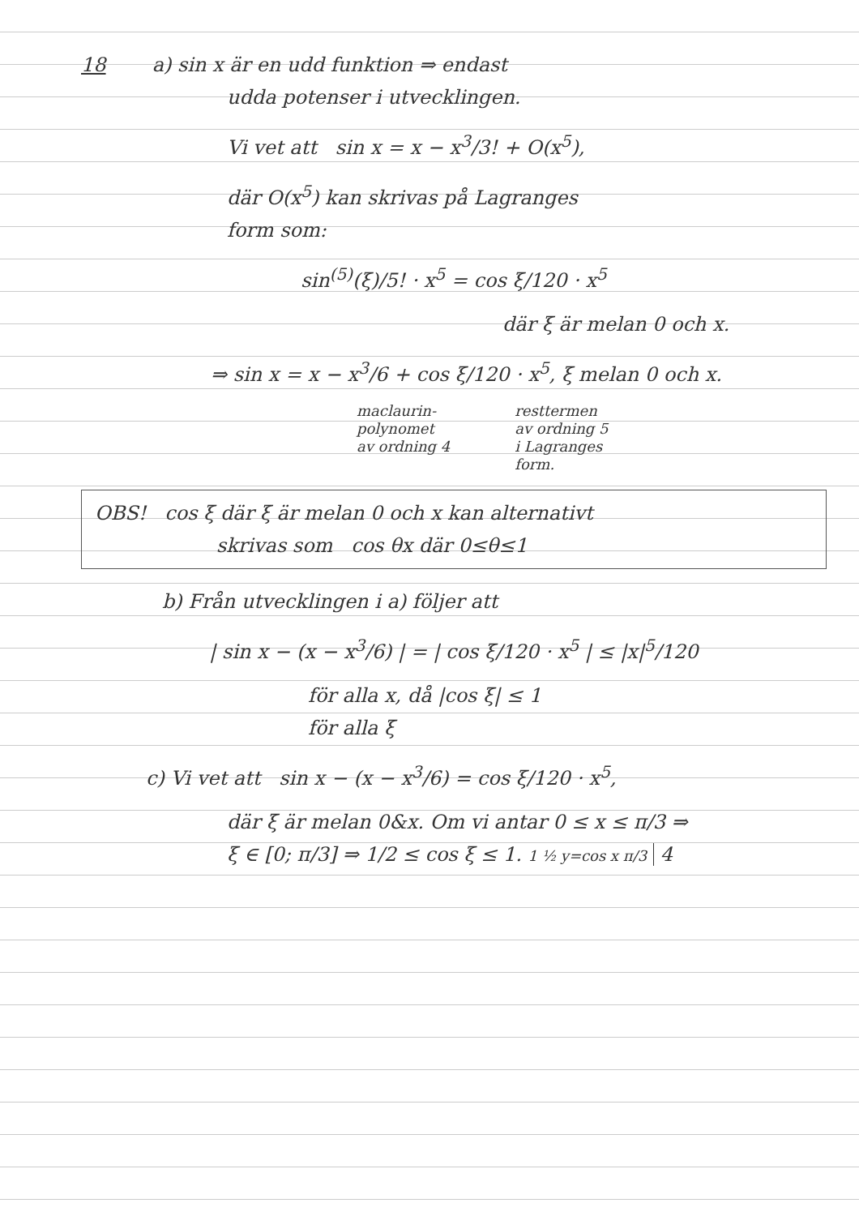18 a) sin x är en udd funktion ⇒ endast
udda potenser i utvecklingen.
Vi vet att sin x = x − x<sup>3</sup>/3! + O(x<sup>5</sup>),
där O(x<sup>5</sup>) kan skrivas på Lagranges
form som:
sin<sup>(5)</sup>(ξ)/5! · x<sup>5</sup> = cos ξ/120 · x<sup>5</sup>
där ξ är melan 0 och x.
⇒ sin x = x − x<sup>3</sup>/6 + cos ξ/120 · x<sup>5</sup>, ξ melan 0 och x.
maclaurin-
polynomet
av ordning 4
resttermen
av ordning 5
i Lagranges
form.
OBS! cos ξ där ξ är melan 0 och x kan alternativt
skrivas som cos θx där 0≤θ≤1
b) Från utvecklingen i a) följer att
| sin x − (x − x<sup>3</sup>/6) | = | cos ξ/120 · x<sup>5</sup> | ≤ |x|<sup>5</sup>/120
för alla x, då |cos ξ| ≤ 1
för alla ξ
c) Vi vet att sin x − (x − x<sup>3</sup>/6) = cos ξ/120 · x<sup>5</sup>,
där ξ är melan 0&x. Om vi antar 0 ≤ x ≤ π/3 ⇒
ξ ∈ [0; π/3] ⇒ 1/2 ≤ cos ξ ≤ 1. 1 ½ y=cos x π/3 4